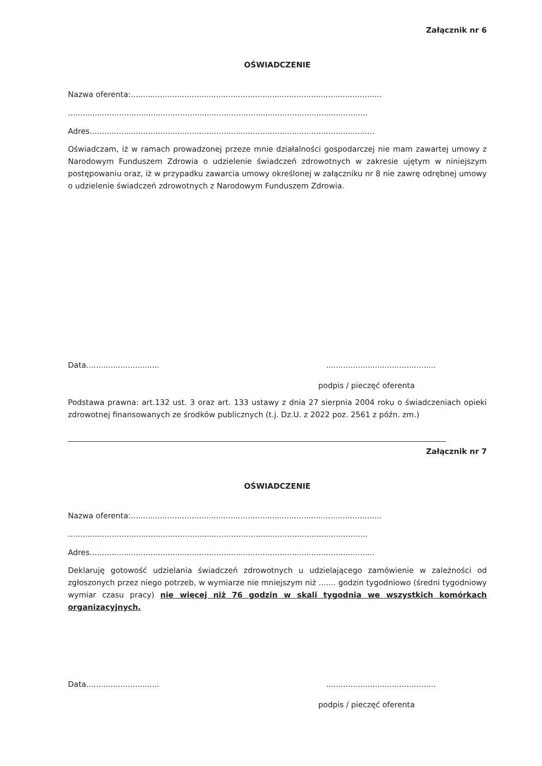Załącznik nr 6
OŚWIADCZENIE
Nazwa oferenta:.......................................................................................................
...........................................................................................................................
Adres.....................................................................................................................
Oświadczam, iż w ramach prowadzonej przeze mnie działalności gospodarczej nie mam zawartej umowy z Narodowym Funduszem Zdrowia o udzielenie świadczeń zdrowotnych w zakresie ujętym w niniejszym postępowaniu oraz, iż w przypadku zawarcia umowy określonej w załączniku nr 8 nie zawrę odrębnej umowy o udzielenie świadczeń zdrowotnych z Narodowym Funduszem Zdrowia.
Data...........................................................................
podpis / pieczęć oferenta
Podstawa prawna: art.132 ust. 3 oraz art. 133 ustawy z dnia 27 sierpnia 2004 roku o świadczeniach opieki zdrowotnej finansowanych ze środków publicznych (t.j. Dz.U. z 2022 poz. 2561 z późn. zm.)
Załącznik nr 7
OŚWIADCZENIE
Nazwa oferenta:.......................................................................................................
...........................................................................................................................
Adres.....................................................................................................................
Deklaruję gotowość udzielania świadczeń zdrowotnych u udzielającego zamówienie w zależności od zgłoszonych przez niego potrzeb, w wymiarze nie mniejszym niż ....... godzin tygodniowo (średni tygodniowy wymiar czasu pracy) nie więcej niż 76 godzin w skali tygodnia we wszystkich komórkach organizacyjnych.
Data...........................................................................
podpis / pieczęć oferenta